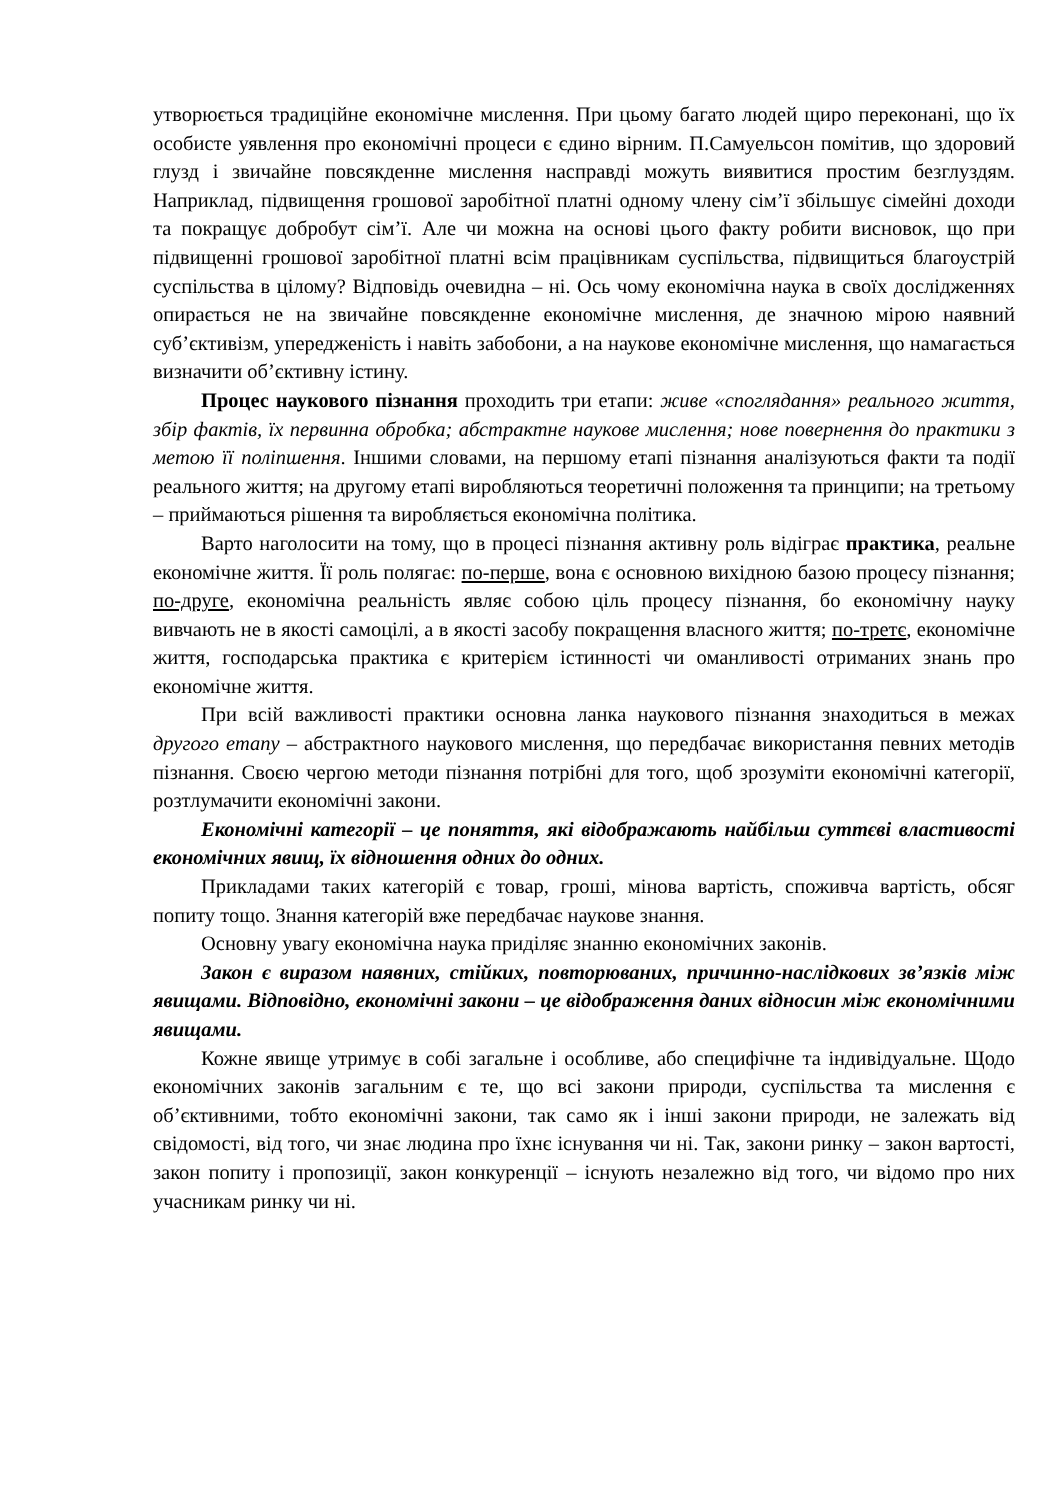утворюється традиційне економічне мислення. При цьому багато людей щиро переконані, що їх особисте уявлення про економічні процеси є єдино вірним. П.Самуельсон помітив, що здоровий глузд і звичайне повсякденне мислення насправді можуть виявитися простим безглуздям. Наприклад, підвищення грошової заробітної платні одному члену сім’ї збільшує сімейні доходи та покращує добробут сім’ї. Але чи можна на основі цього факту робити висновок, що при підвищенні грошової заробітної платні всім працівникам суспільства, підвищиться благоустрій суспільства в цілому? Відповідь очевидна – ні. Ось чому економічна наука в своїх дослідженнях опирається не на звичайне повсякденне економічне мислення, де значною мірою наявний суб’єктивізм, упередженість і навіть забобони, а на наукове економічне мислення, що намагається визначити об’єктивну істину.
Процес наукового пізнання проходить три етапи: живе «споглядання» реального життя, збір фактів, їх первинна обробка; абстрактне наукове мислення; нове повернення до практики з метою її поліпшення. Іншими словами, на першому етапі пізнання аналізуються факти та події реального життя; на другому етапі виробляються теоретичні положення та принципи; на третьому – приймаються рішення та виробляється економічна політика.
Варто наголосити на тому, що в процесі пізнання активну роль відіграє практика, реальне економічне життя. Її роль полягає: по-перше, вона є основною вихідною базою процесу пізнання; по-друге, економічна реальність являє собою ціль процесу пізнання, бо економічну науку вивчають не в якості самоцілі, а в якості засобу покращення власного життя; по-третє, економічне життя, господарська практика є критерієм істинності чи оманливості отриманих знань про економічне життя.
При всій важливості практики основна ланка наукового пізнання знаходиться в межах другого етапу – абстрактного наукового мислення, що передбачає використання певних методів пізнання. Своєю чергою методи пізнання потрібні для того, щоб зрозуміти економічні категорії, розтлумачити економічні закони.
Економічні категорії – це поняття, які відображають найбільш суттєві властивості економічних явищ, їх відношення одних до одних.
Прикладами таких категорій є товар, гроші, мінова вартість, споживча вартість, обсяг попиту тощо. Знання категорій вже передбачає наукове знання.
Основну увагу економічна наука приділяє знанню економічних законів.
Закон є виразом наявних, стійких, повторюваних, причинно-наслідкових зв’язків між явищами. Відповідно, економічні закони – це відображення даних відносин між економічними явищами.
Кожне явище утримує в собі загальне і особливе, або специфічне та індивідуальне. Щодо економічних законів загальним є те, що всі закони природи, суспільства та мислення є об’єктивними, тобто економічні закони, так само як і інші закони природи, не залежать від свідомості, від того, чи знає людина про їхнє існування чи ні. Так, закони ринку – закон вартості, закон попиту і пропозиції, закон конкуренції – існують незалежно від того, чи відомо про них учасникам ринку чи ні.